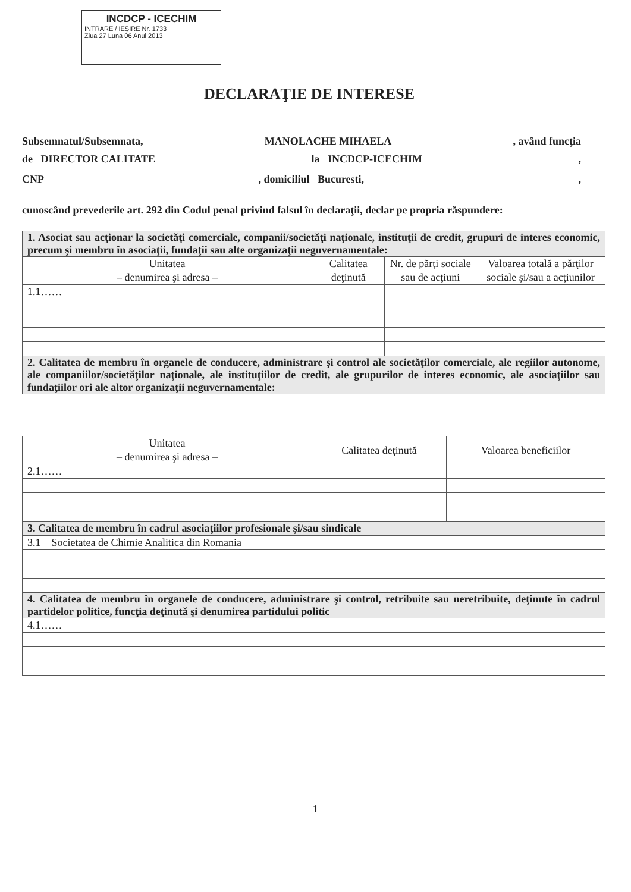INCDCP - ICECHIM
INTRARE / IEŞIRE Nr. 1733
Ziua 27 Luna 06 Anul 2013
DECLARAŢIE DE INTERESE
Subsemnatul/Subsemnata, MANOLACHE MIHAELA, având funcţia
de DIRECTOR CALITATE la INCDCP-ICECHIM,
CNP, domiciliul Bucuresti,,
cunoscând prevederile art. 292 din Codul penal privind falsul în declaraţii, declar pe propria răspundere:
| 1. Asociat sau acţionar la societăţi comerciale, companii/societăţi naţionale, instituţii de credit, grupuri de interes economic, precum şi membru în asociaţii, fundaţii sau alte organizaţii neguvernamentale: | | | |
| Unitatea – denumirea şi adresa – | Calitatea deţinută | Nr. de părţi sociale sau de acţiuni | Valoarea totală a părţilor sociale şi/sau a acţiunilor |
| 1.1…… | | | |
| 2. Calitatea de membru în organele de conducere, administrare şi control ale societăţilor comerciale, ale regiilor autonome, ale companiilor/societăţilor naţionale, ale instituţiilor de credit, ale grupurilor de interes economic, ale asociaţiilor sau fundaţiilor ori ale altor organizaţii neguvernamentale: | | | |
| Unitatea – denumirea şi adresa – | Calitatea deţinută | Valoarea beneficiilor |
| --- | --- | --- |
| 2.1…… | | |
| 3. Calitatea de membru în cadrul asociaţiilor profesionale şi/sau sindicale | | |
| 3.1 Societatea de Chimie Analitica din Romania | | |
| 4. Calitatea de membru în organele de conducere, administrare şi control, retribuite sau neretribuite, deţinute în cadrul partidelor politice, funcţia deţinută şi denumirea partidului politic | | |
| 4.1…… | | |
1